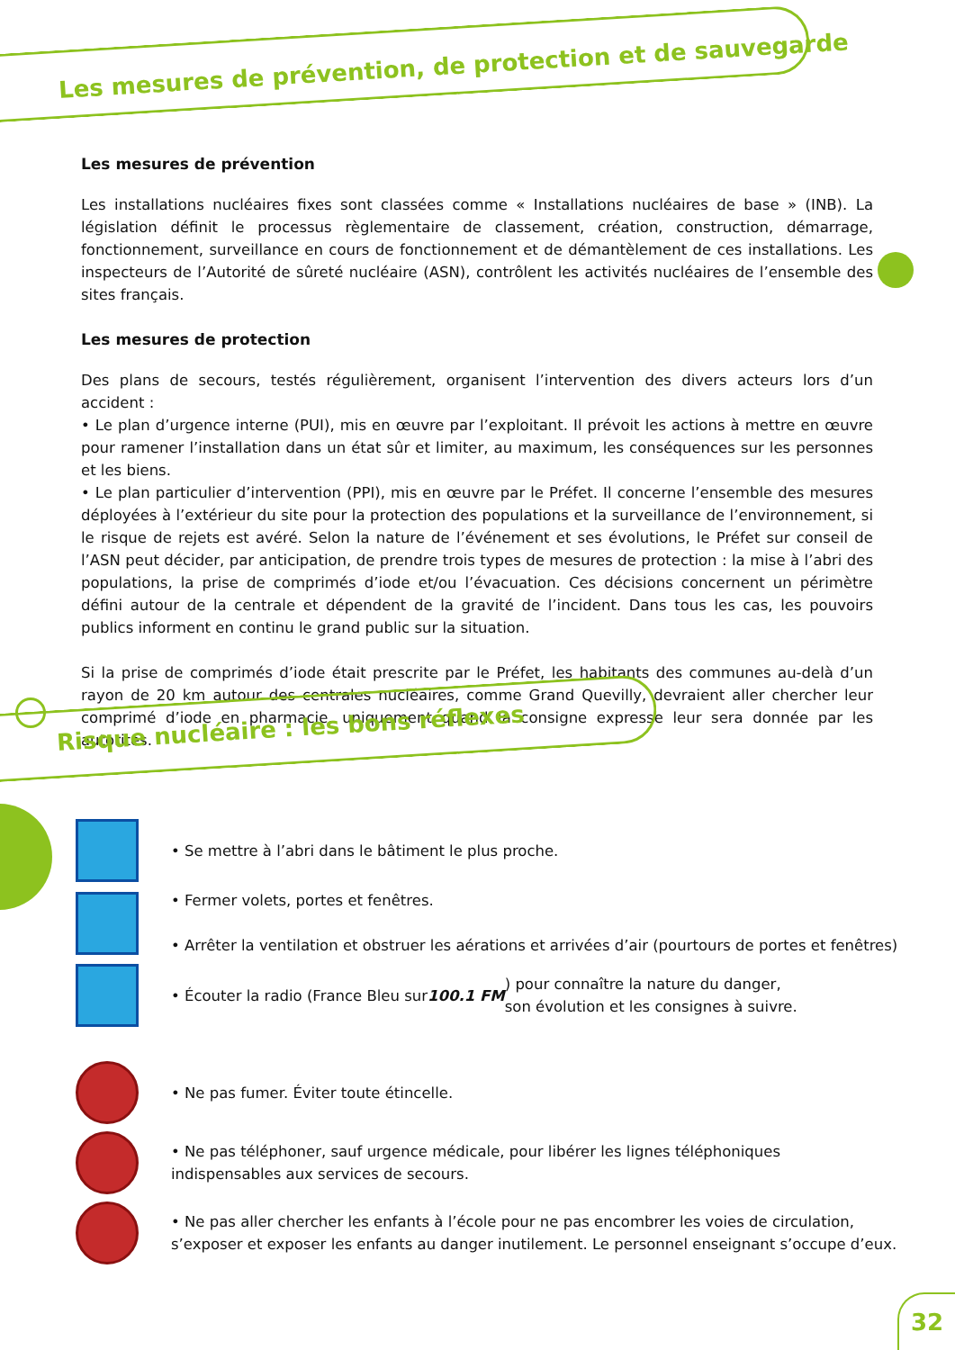Les mesures de prévention, de protection et de sauvegarde
Les mesures de prévention
Les installations nucléaires fixes sont classées comme « Installations nucléaires de base » (INB). La législation définit le processus règlementaire de classement, création, construction, démarrage, fonctionnement, surveillance en cours de fonctionnement et de démantèlement de ces installations. Les inspecteurs de l’Autorité de sûreté nucléaire (ASN), contrôlent les activités nucléaires de l’ensemble des sites français.
Les mesures de protection
Des plans de secours, testés régulièrement, organisent l’intervention des divers acteurs lors d’un accident :
• Le plan d’urgence interne (PUI), mis en œuvre par l’exploitant. Il prévoit les actions à mettre en œuvre pour ramener l’installation dans un état sûr et limiter, au maximum, les conséquences sur les personnes et les biens.
• Le plan particulier d’intervention (PPI), mis en œuvre par le Préfet. Il concerne l’ensemble des mesures déployées à l’extérieur du site pour la protection des populations et la surveillance de l’environnement, si le risque de rejets est avéré. Selon la nature de l’événement et ses évolutions, le Préfet sur conseil de l’ASN peut décider, par anticipation, de prendre trois types de mesures de protection : la mise à l’abri des populations, la prise de comprimés d’iode et/ou l’évacuation. Ces décisions concernent un périmètre défini autour de la centrale et dépendent de la gravité de l’incident. Dans tous les cas, les pouvoirs publics informent en continu le grand public sur la situation.
Si la prise de comprimés d’iode était prescrite par le Préfet, les habitants des communes au-delà d’un rayon de 20 km autour des centrales nucléaires, comme Grand Quevilly, devraient aller chercher leur comprimé d’iode en pharmacie, uniquement quand la consigne expresse leur sera donnée par les autorités.
Risque nucléaire : les bons réflexes
• Se mettre à l’abri dans le bâtiment le plus proche.
• Fermer volets, portes et fenêtres.
• Arrêter la ventilation et obstruer les aérations et arrivées d’air (pourtours de portes et fenêtres)
• Écouter la radio (France Bleu sur 100.1 FM ) pour connaître la nature du danger,
son évolution et les consignes à suivre.
• Ne pas fumer. Éviter toute étincelle.
• Ne pas téléphoner, sauf urgence médicale, pour libérer les lignes téléphoniques
indispensables aux services de secours.
• Ne pas aller chercher les enfants à l’école pour ne pas encombrer les voies de circulation,
s’exposer et exposer les enfants au danger inutilement. Le personnel enseignant s’occupe d’eux.
32